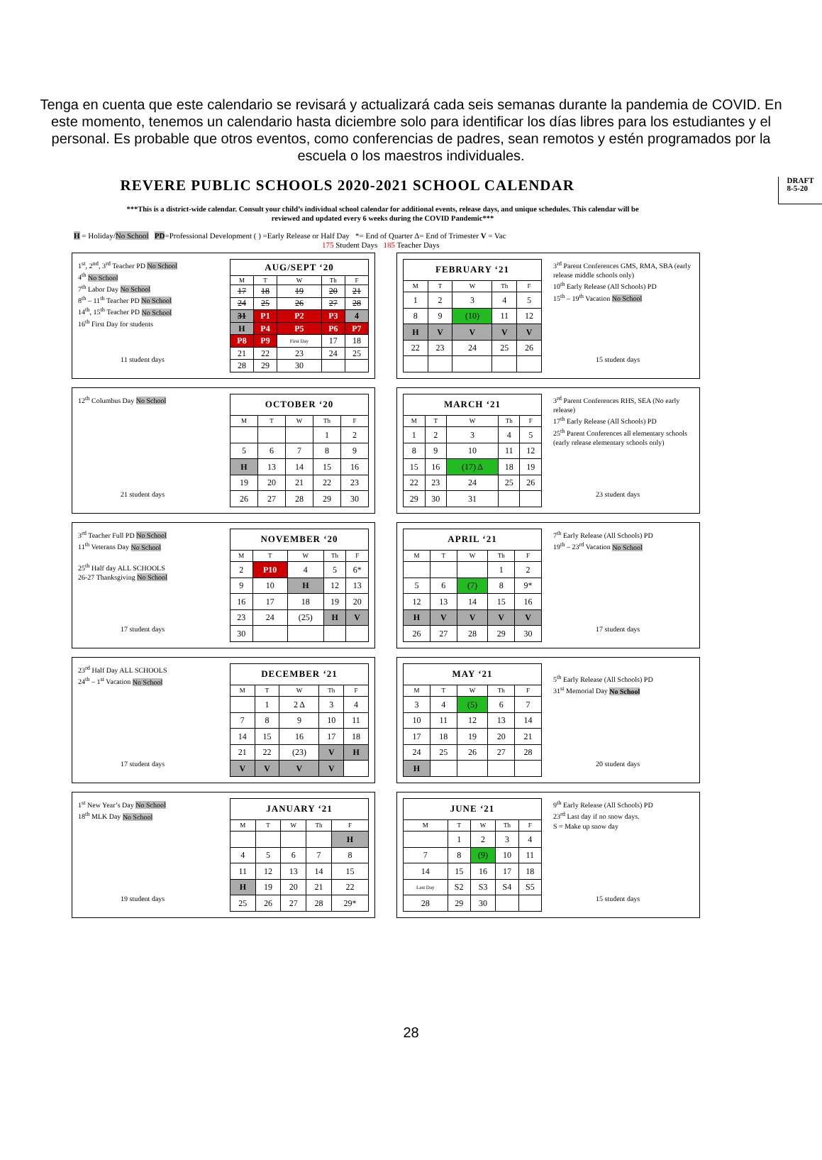Tenga en cuenta que este calendario se revisará y actualizará cada seis semanas durante la pandemia de COVID. En este momento, tenemos un calendario hasta diciembre solo para identificar los días libres para los estudiantes y el personal. Es probable que otros eventos, como conferencias de padres, sean remotos y estén programados por la escuela o los maestros individuales.
REVERE PUBLIC SCHOOLS 2020-2021 SCHOOL CALENDAR DRAFT
8-5-20
***This is a district-wide calendar. Consult your child’s individual school calendar for additional events, release days, and unique schedules. This calendar will be reviewed and updated every 6 weeks during the COVID Pandemic***
H = Holiday/No School PD=Professional Development ( ) =Early Release or Half Day *= End of Quarter Δ= End of Trimester V = Vac
175 Student Days 185 Teacher Days
1<sup>st</sup>, 2<sup>nd</sup>, 3<sup>rd</sup> Teacher PD No School
4<sup>th</sup> No School
7<sup>th</sup> Labor Day No School
8<sup>th</sup> – 11<sup>th</sup> Teacher PD No School
14<sup>th</sup>, 15<sup>th</sup> Teacher PD No School
16<sup>th</sup> First Day for students
11 student days
| AUG/SEPT ‘20 | | | | |
| --- | --- | --- | --- | --- |
| M | T | W | Th | F |
| 17 | 18 | 19 | 20 | 21 |
| 24 | 25 | 26 | 27 | 28 |
| 31 | P1 | P2 | P3 | 4 |
| H | P4 | P5 | P6 | P7 |
| P8 | P9 | First Day | 17 | 18 |
| 21 | 22 | 23 | 24 | 25 |
| 28 | 29 | 30 | | |
| FEBRUARY ‘21 | | | | |
| --- | --- | --- | --- | --- |
| M | T | W | Th | F |
| 1 | 2 | 3 | 4 | 5 |
| 8 | 9 | (10) | 11 | 12 |
| H | V | V | V | V |
| 22 | 23 | 24 | 25 | 26 |
3<sup>rd</sup> Parent Conferences GMS, RMA, SBA (early release middle schools only)
10<sup>th</sup> Early Release (All Schools) PD
15<sup>th</sup> – 19<sup>th</sup> Vacation No School
15 student days
12<sup>th</sup> Columbus Day No School
21 student days
| OCTOBER ‘20 | | | | |
| --- | --- | --- | --- | --- |
| M | T | W | Th | F |
| | | | 1 | 2 |
| 5 | 6 | 7 | 8 | 9 |
| H | 13 | 14 | 15 | 16 |
| 19 | 20 | 21 | 22 | 23 |
| 26 | 27 | 28 | 29 | 30 |
| MARCH ‘21 | | | | |
| --- | --- | --- | --- | --- |
| M | T | W | Th | F |
| 1 | 2 | 3 | 4 | 5 |
| 8 | 9 | 10 | 11 | 12 |
| 15 | 16 | (17) Δ | 18 | 19 |
| 22 | 23 | 24 | 25 | 26 |
| 29 | 30 | 31 | | |
3<sup>rd</sup> Parent Conferences RHS, SEA (No early release)
17<sup>th</sup> Early Release (All Schools) PD
25<sup>th</sup> Parent Conferences all elementary schools (early release elementary schools only)
23 student days
3<sup>rd</sup> Teacher Full PD No School
11<sup>th</sup> Veterans Day No School
25<sup>th</sup> Half day ALL SCHOOLS
26-27 Thanksgiving No School
17 student days
| NOVEMBER ‘20 | | | | |
| --- | --- | --- | --- | --- |
| M | T | W | Th | F |
| 2 | P10 | 4 | 5 | 6* |
| 9 | 10 | H | 12 | 13 |
| 16 | 17 | 18 | 19 | 20 |
| 23 | 24 | (25) | H | V |
| 30 | | | | |
| APRIL ‘21 | | | | |
| --- | --- | --- | --- | --- |
| M | T | W | Th | F |
| | | | 1 | 2 |
| 5 | 6 | (7) | 8 | 9* |
| 12 | 13 | 14 | 15 | 16 |
| H | V | V | V | V |
| 26 | 27 | 28 | 29 | 30 |
7<sup>th</sup> Early Release (All Schools) PD
19<sup>th</sup> – 23<sup>rd</sup> Vacation No School
17 student days
23<sup>rd</sup> Half Day ALL SCHOOLS
24<sup>th</sup> – 1<sup>st</sup> Vacation No School
17 student days
| DECEMBER ‘21 | | | | |
| --- | --- | --- | --- | --- |
| M | T | W | Th | F |
| | 1 | 2 Δ | 3 | 4 |
| 7 | 8 | 9 | 10 | 11 |
| 14 | 15 | 16 | 17 | 18 |
| 21 | 22 | (23) | V | H |
| V | V | V | V | |
| MAY ‘21 | | | | |
| --- | --- | --- | --- | --- |
| M | T | W | Th | F |
| 3 | 4 | (5) | 6 | 7 |
| 10 | 11 | 12 | 13 | 14 |
| 17 | 18 | 19 | 20 | 21 |
| 24 | 25 | 26 | 27 | 28 |
| H | | | | |
5<sup>th</sup> Early Release (All Schools) PD
31<sup>st</sup> Memorial Day No School
20 student days
1<sup>st</sup> New Year’s Day No School
18<sup>th</sup> MLK Day No School
19 student days
| JANUARY ‘21 | | | | |
| --- | --- | --- | --- | --- |
| M | T | W | Th | F |
| | | | | H |
| 4 | 5 | 6 | 7 | 8 |
| 11 | 12 | 13 | 14 | 15 |
| H | 19 | 20 | 21 | 22 |
| 25 | 26 | 27 | 28 | 29* |
| JUNE ‘21 | | | | |
| --- | --- | --- | --- | --- |
| M | T | W | Th | F |
| | 1 | 2 | 3 | 4 |
| 7 | 8 | (9) | 10 | 11 |
| 14 | 15 | 16 | 17 | 18 |
| Last Day | S2 | S3 | S4 | S5 |
| 28 | 29 | 30 | | |
9<sup>th</sup> Early Release (All Schools) PD
23<sup>rd</sup> Last day if no snow days.
S = Make up snow day
15 student days
28